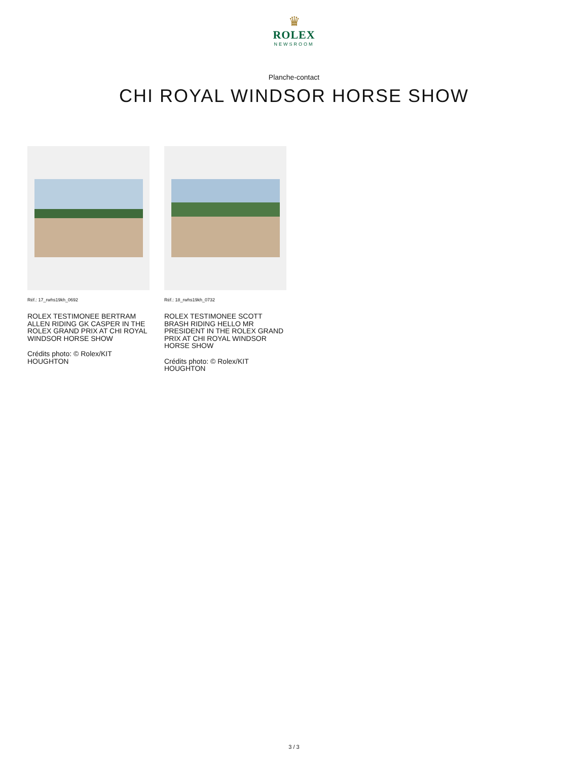♛
ROLEX
NEWSROOM
Planche-contact
CHI ROYAL WINDSOR HORSE SHOW
Réf.: 17_rwhs19kh_0692
ROLEX TESTIMONEE BERTRAM ALLEN RIDING GK CASPER IN THE ROLEX GRAND PRIX AT CHI ROYAL WINDSOR HORSE SHOW
Crédits photo: © Rolex/KIT HOUGHTON
Réf.: 18_rwhs19kh_0732
ROLEX TESTIMONEE SCOTT BRASH RIDING HELLO MR PRESIDENT IN THE ROLEX GRAND PRIX AT CHI ROYAL WINDSOR HORSE SHOW
Crédits photo: © Rolex/KIT HOUGHTON
3 / 3